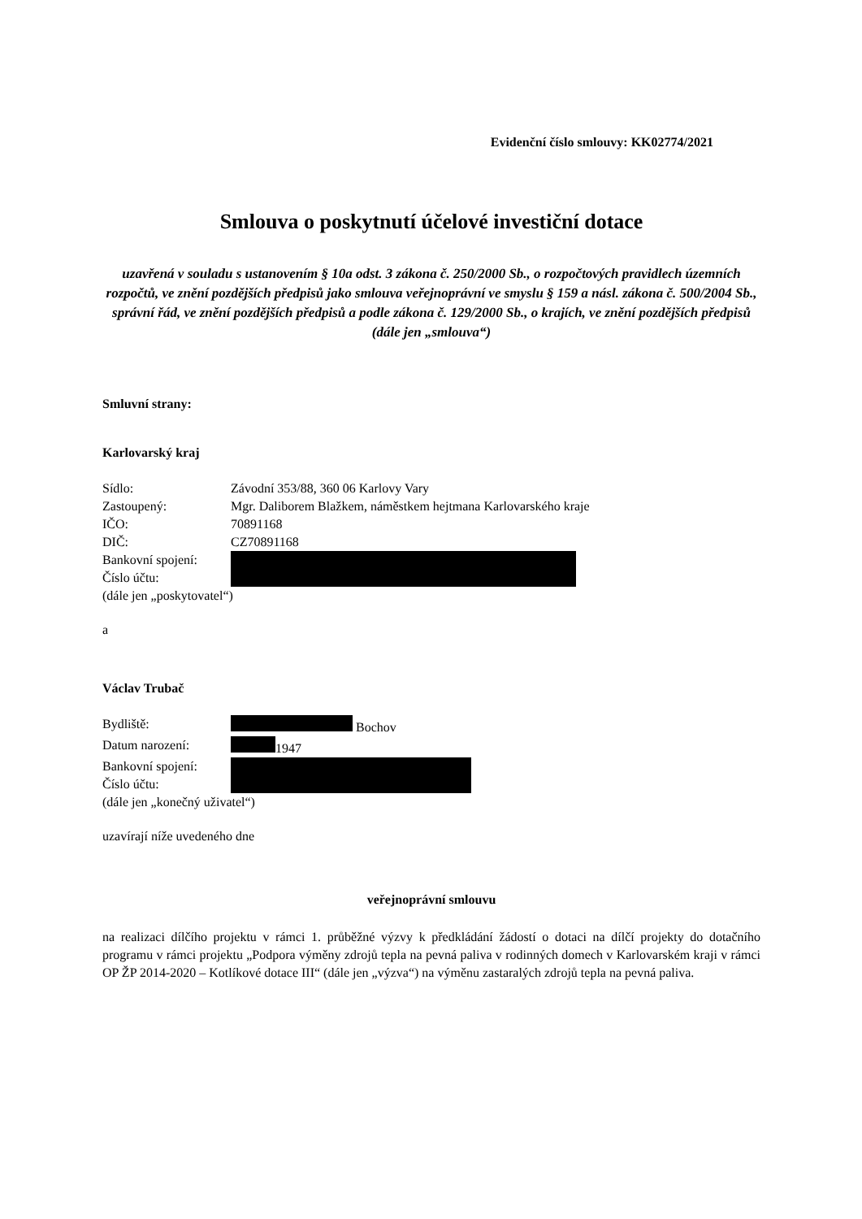Evidenční číslo smlouvy: KK02774/2021
Smlouva o poskytnutí účelové investiční dotace
uzavřená v souladu s ustanovením § 10a odst. 3 zákona č. 250/2000 Sb., o rozpočtových pravidlech územních rozpočtů, ve znění pozdějších předpisů jako smlouva veřejnoprávní ve smyslu § 159 a násl. zákona č. 500/2004 Sb., správní řád, ve znění pozdějších předpisů a podle zákona č. 129/2000 Sb., o krajích, ve znění pozdějších předpisů (dále jen „smlouva“)
Smluvní strany:
Karlovarský kraj
Sídlo: Závodní 353/88, 360 06 Karlovy Vary
Zastoupený: Mgr. Daliborem Blažkem, náměstkem hejtmana Karlovarského kraje
IČO: 70891168
DIČ: CZ70891168
Bankovní spojení:
Číslo účtu:
(dále jen „poskytovatel“)
a
Václav Trubač
Bydliště: Bochov
Datum narození: 1947
Bankovní spojení:
Číslo účtu:
(dále jen „konečný uživatel“)
uzavírají níže uvedeného dne
veřejnoprávní smlouvu
na realizaci dílčího projektu v rámci 1. průběžné výzvy k předkládání žádostí o dotaci na dílčí projekty do dotačního programu v rámci projektu „Podpora výměny zdrojů tepla na pevná paliva v rodinných domech v Karlovarském kraji v rámci OP ŽP 2014-2020 – Kotlíkové dotace III“ (dále jen „výzva“) na výměnu zastaralých zdrojů tepla na pevná paliva.